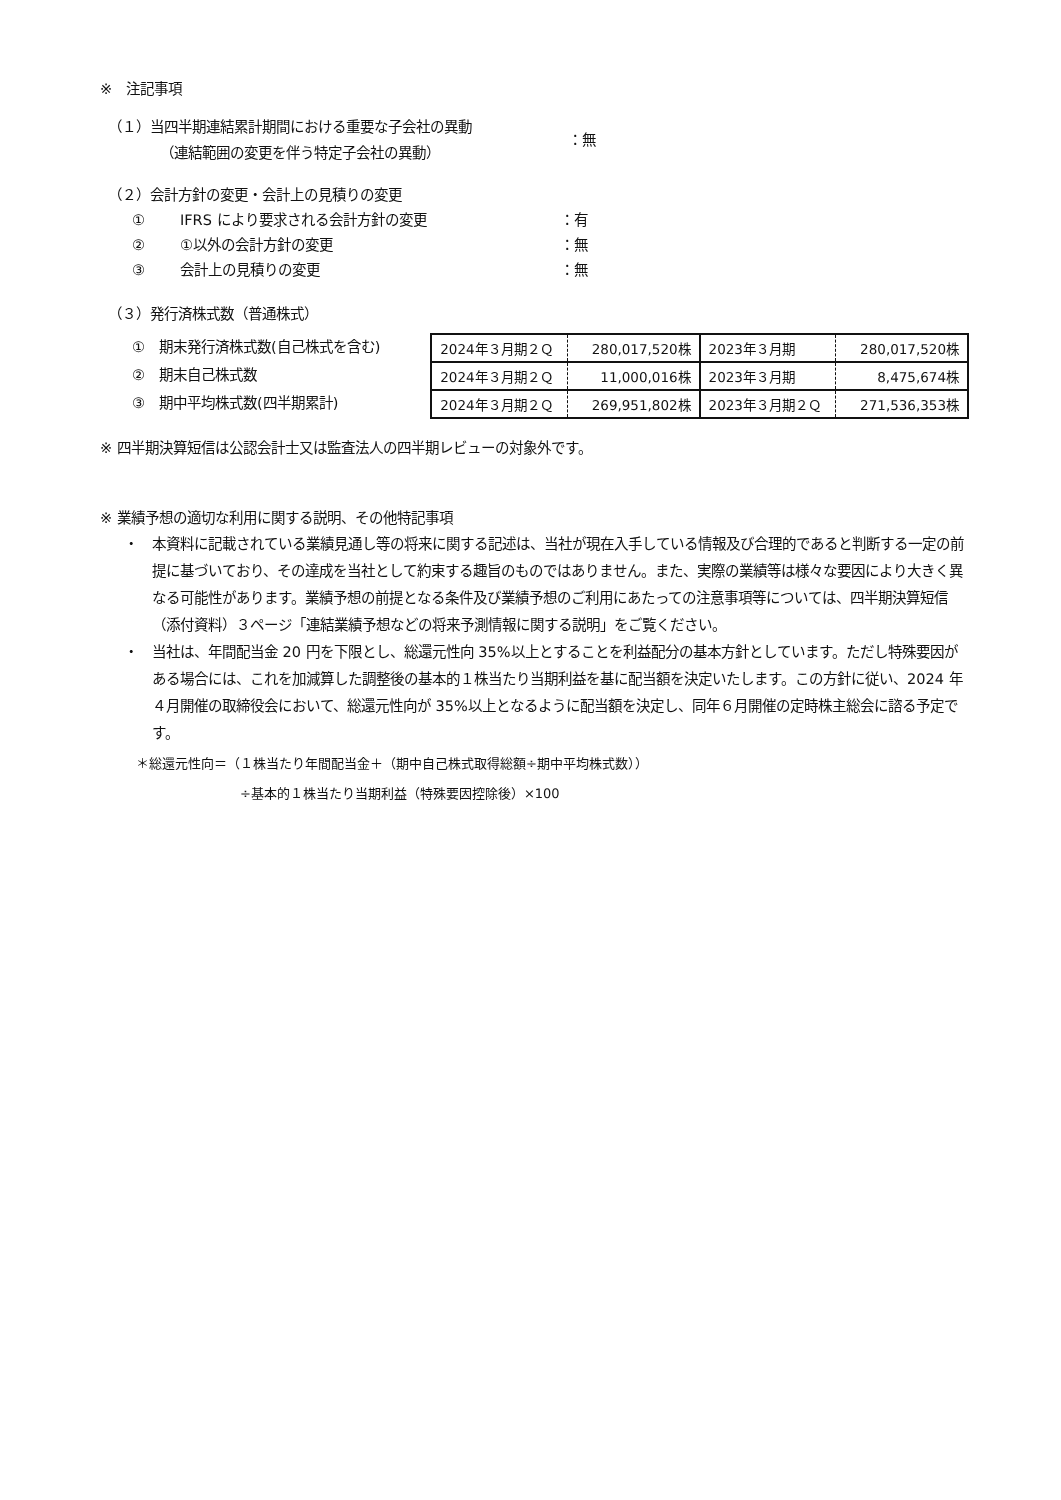※　注記事項
（１）当四半期連結累計期間における重要な子会社の異動
（連結範囲の変更を伴う特定子会社の異動）
：無
（２）会計方針の変更・会計上の見積りの変更
① IFRS により要求される会計方針の変更 ：有
② ①以外の会計方針の変更 ：無
③ 会計上の見積りの変更 ：無
（３）発行済株式数（普通株式）
①　期末発行済株式数(自己株式を含む)
②　期末自己株式数
③　期中平均株式数(四半期累計)
| 2024年３月期２Ｑ | 280,017,520株 | 2023年３月期 | 280,017,520株 |
| 2024年３月期２Ｑ | 11,000,016株 | 2023年３月期 | 8,475,674株 |
| 2024年３月期２Ｑ | 269,951,802株 | 2023年３月期２Ｑ | 271,536,353株 |
※ 四半期決算短信は公認会計士又は監査法人の四半期レビューの対象外です。
※ 業績予想の適切な利用に関する説明、その他特記事項
・ 本資料に記載されている業績見通し等の将来に関する記述は、当社が現在入手している情報及び合理的であると判断する一定の前提に基づいており、その達成を当社として約束する趣旨のものではありません。また、実際の業績等は様々な要因により大きく異なる可能性があります。業績予想の前提となる条件及び業績予想のご利用にあたっての注意事項等については、四半期決算短信（添付資料）３ページ「連結業績予想などの将来予測情報に関する説明」をご覧ください。
・ 当社は、年間配当金 20 円を下限とし、総還元性向 35%以上とすることを利益配分の基本方針としています。ただし特殊要因がある場合には、これを加減算した調整後の基本的１株当たり当期利益を基に配当額を決定いたします。この方針に従い、2024 年４月開催の取締役会において、総還元性向が 35%以上となるように配当額を決定し、同年６月開催の定時株主総会に諮る予定です。
＊総還元性向＝（１株当たり年間配当金＋（期中自己株式取得総額÷期中平均株式数））
÷基本的１株当たり当期利益（特殊要因控除後）×100